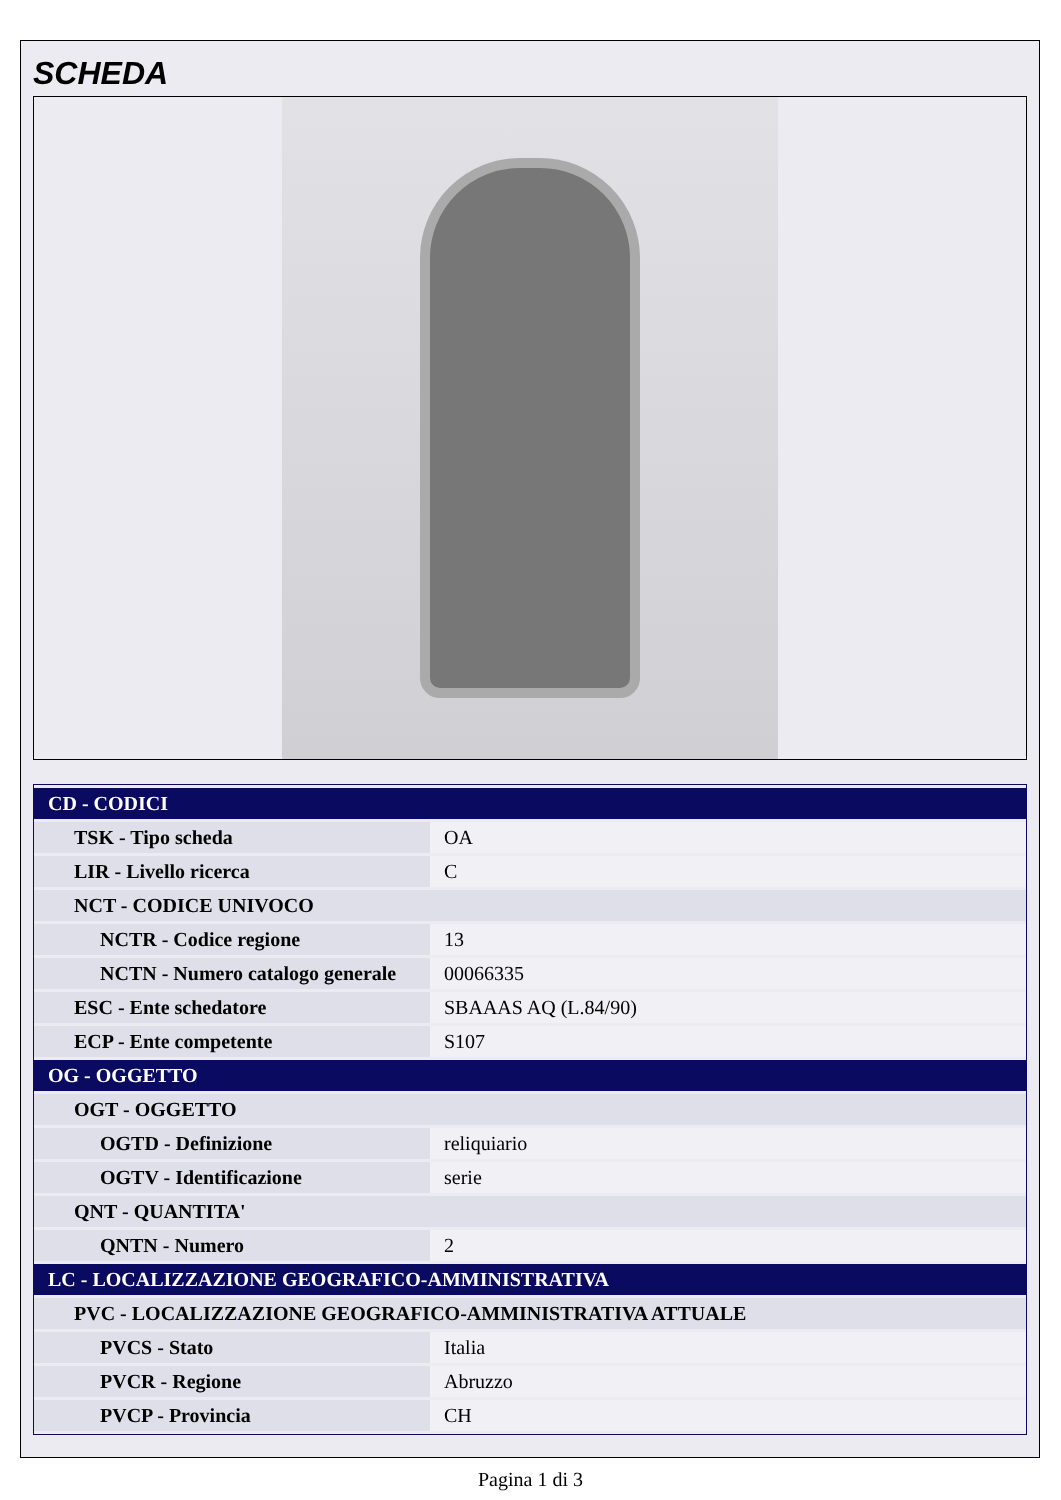SCHEDA
| CD - CODICI | |
| --- | --- |
| TSK - Tipo scheda | OA |
| LIR - Livello ricerca | C |
| NCT - CODICE UNIVOCO | |
| NCTR - Codice regione | 13 |
| NCTN - Numero catalogo generale | 00066335 |
| ESC - Ente schedatore | SBAAAS AQ (L.84/90) |
| ECP - Ente competente | S107 |
| OG - OGGETTO | |
| OGT - OGGETTO | |
| OGTD - Definizione | reliquiario |
| OGTV - Identificazione | serie |
| QNT - QUANTITA' | |
| QNTN - Numero | 2 |
| LC - LOCALIZZAZIONE GEOGRAFICO-AMMINISTRATIVA | |
| PVC - LOCALIZZAZIONE GEOGRAFICO-AMMINISTRATIVA ATTUALE | |
| PVCS - Stato | Italia |
| PVCR - Regione | Abruzzo |
| PVCP - Provincia | CH |
Pagina 1 di 3